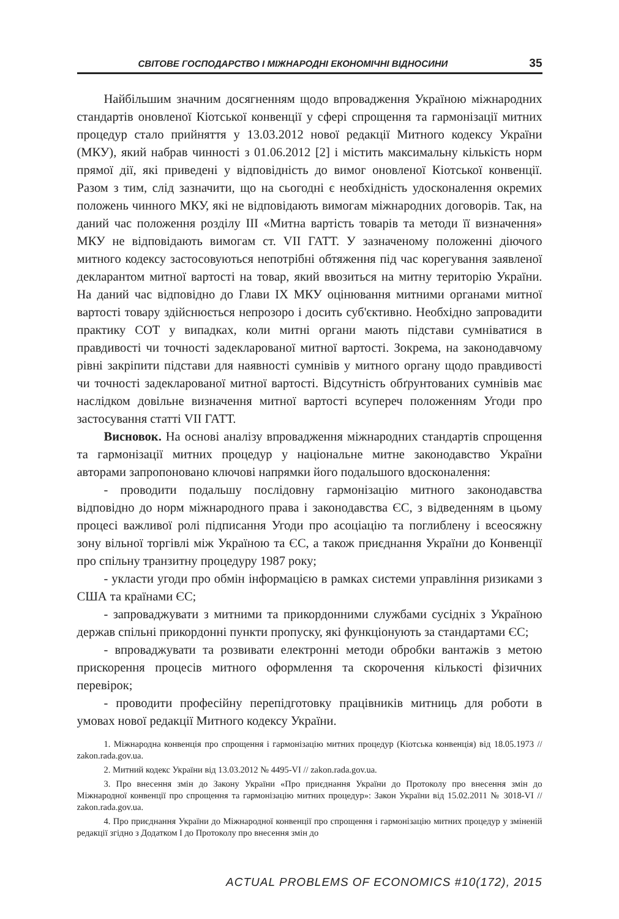СВІТОВЕ ГОСПОДАРСТВО І МІЖНАРОДНІ ЕКОНОМІЧНІ ВІДНОСИНИ 35
Найбільшим значним досягненням щодо впровадження Україною міжнародних стандартів оновленої Кіотської конвенції у сфері спрощення та гармонізації митних процедур стало прийняття у 13.03.2012 нової редакції Митного кодексу України (МКУ), який набрав чинності з 01.06.2012 [2] і містить максимальну кількість норм прямої дії, які приведені у відповідність до вимог оновленої Кіотської конвенції. Разом з тим, слід зазначити, що на сьогодні є необхідність удосконалення окремих положень чинного МКУ, які не відповідають вимогам міжнародних договорів. Так, на даний час положення розділу III «Митна вартість товарів та методи її визначення» МКУ не відповідають вимогам ст. VII ГАТТ. У зазначеному положенні діючого митного кодексу застосовуються непотрібні обтяження під час корегування заявленої декларантом митної вартості на товар, який ввозиться на митну територію України. На даний час відповідно до Глави IX МКУ оцінювання митними органами митної вартості товару здійснюється непрозоро і досить суб'єктивно. Необхідно запровадити практику СОТ у випадках, коли митні органи мають підстави сумніватися в правдивості чи точності задекларованої митної вартості. Зокрема, на законодавчому рівні закріпити підстави для наявності сумнівів у митного органу щодо правдивості чи точності задекларованої митної вартості. Відсутність обґрунтованих сумнівів має наслідком довільне визначення митної вартості всупереч положенням Угоди про застосування статті VII ГАТТ.
Висновок. На основі аналізу впровадження міжнародних стандартів спрощення та гармонізації митних процедур у національне митне законодавство України авторами запропоновано ключові напрямки його подальшого вдосконалення:
- проводити подальшу послідовну гармонізацію митного законодавства відповідно до норм міжнародного права і законодавства ЄС, з відведенням в цьому процесі важливої ролі підписання Угоди про асоціацію та поглиблену і всеосяжну зону вільної торгівлі між Україною та ЄС, а також приєднання України до Конвенції про спільну транзитну процедуру 1987 року;
- укласти угоди про обмін інформацією в рамках системи управління ризиками з США та країнами ЄС;
- запроваджувати з митними та прикордонними службами сусідніх з Україною держав спільні прикордонні пункти пропуску, які функціонують за стандартами ЄС;
- впроваджувати та розвивати електронні методи обробки вантажів з метою прискорення процесів митного оформлення та скорочення кількості фізичних перевірок;
- проводити професійну перепідготовку працівників митниць для роботи в умовах нової редакції Митного кодексу України.
1. Міжнародна конвенція про спрощення і гармонізацію митних процедур (Кіотська конвенція) від 18.05.1973 // zakon.rada.gov.ua.
2. Митний кодекс України від 13.03.2012 № 4495-VI // zakon.rada.gov.ua.
3. Про внесення змін до Закону України «Про приєднання України до Протоколу про внесення змін до Міжнародної конвенції про спрощення та гармонізацію митних процедур»: Закон України від 15.02.2011 № 3018-VI // zakon.rada.gov.ua.
4. Про приєднання України до Міжнародної конвенції про спрощення і гармонізацію митних процедур у зміненій редакції згідно з Додатком I до Протоколу про внесення змін до
ACTUAL PROBLEMS OF ECONOMICS #10(172), 2015